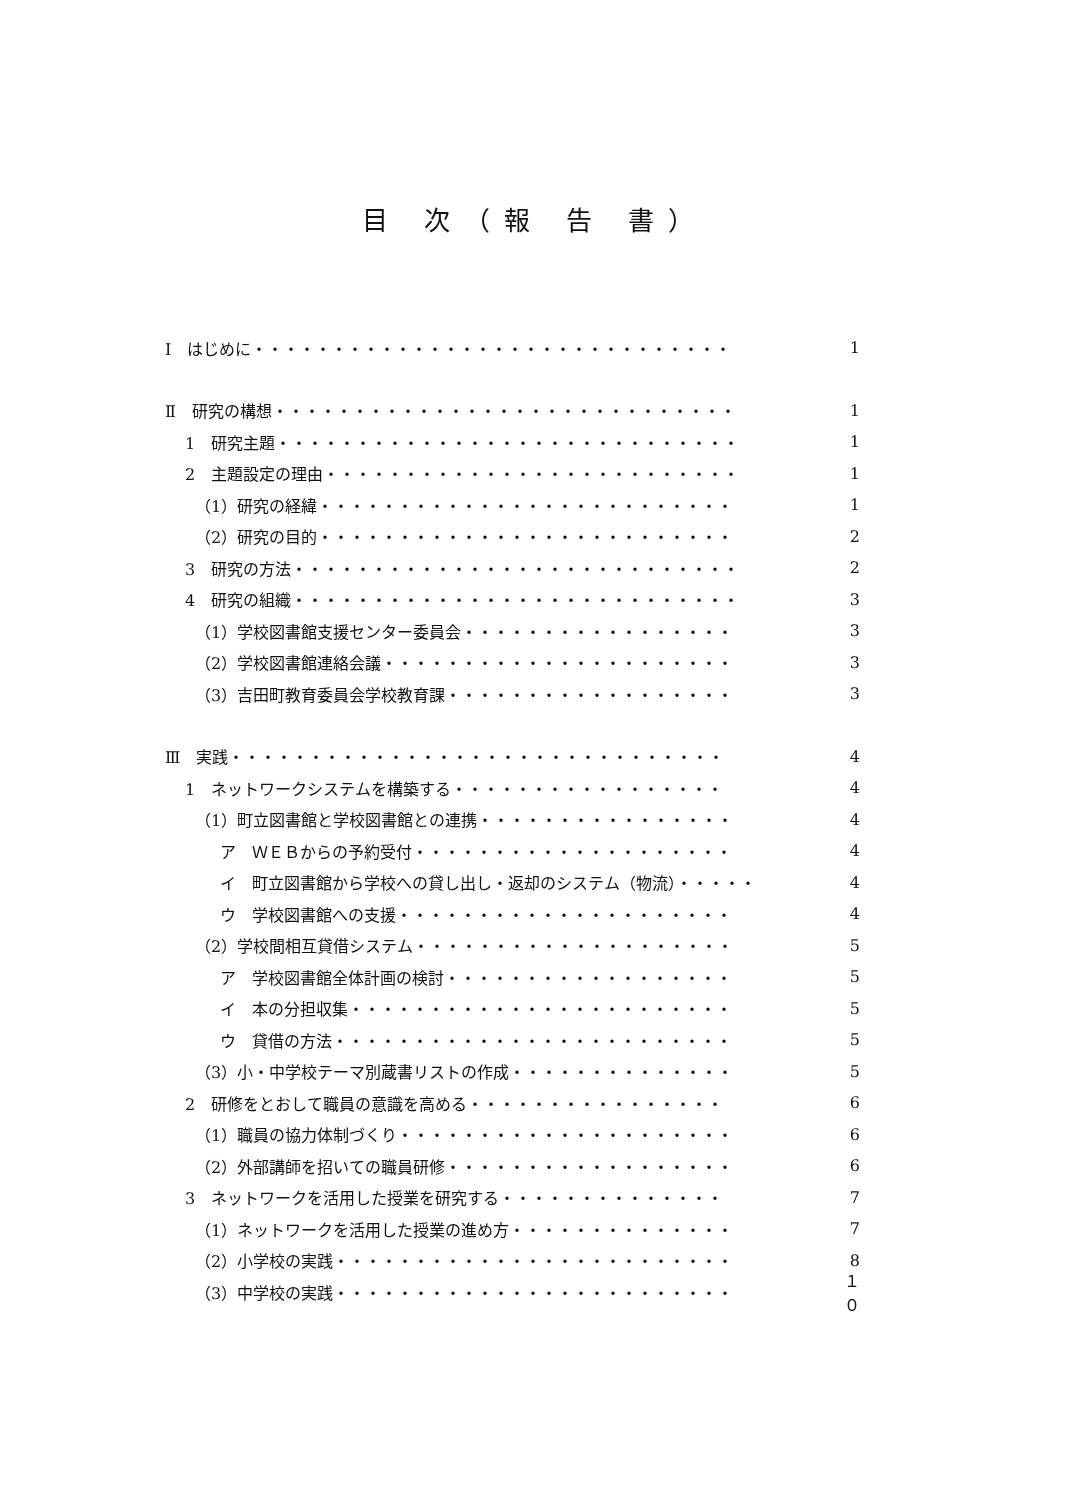目 次（報 告 書）
Ⅰ　はじめに・・・・・・・・・・・・・・・・・・・・・・・・・・・・・・ 1
Ⅱ　研究の構想・・・・・・・・・・・・・・・・・・・・・・・・・・・・・ 1
1　研究主題・・・・・・・・・・・・・・・・・・・・・・・・・・・・・ 1
2　主題設定の理由・・・・・・・・・・・・・・・・・・・・・・・・・・ 1
（1）研究の経緯・・・・・・・・・・・・・・・・・・・・・・・・・・ 1
（2）研究の目的・・・・・・・・・・・・・・・・・・・・・・・・・・ 2
3　研究の方法・・・・・・・・・・・・・・・・・・・・・・・・・・・・ 2
4　研究の組織・・・・・・・・・・・・・・・・・・・・・・・・・・・・ 3
（1）学校図書館支援センター委員会・・・・・・・・・・・・・・・・・ 3
（2）学校図書館連絡会議・・・・・・・・・・・・・・・・・・・・・・ 3
（3）吉田町教育委員会学校教育課・・・・・・・・・・・・・・・・・・ 3
Ⅲ　実践・・・・・・・・・・・・・・・・・・・・・・・・・・・・・・・ 4
1　ネットワークシステムを構築する・・・・・・・・・・・・・・・・・ 4
（1）町立図書館と学校図書館との連携・・・・・・・・・・・・・・・・ 4
ア　ＷＥＢからの予約受付・・・・・・・・・・・・・・・・・・・・ 4
イ　町立図書館から学校への貸し出し・返却のシステム（物流）・・・・・ 4
ウ　学校図書館への支援・・・・・・・・・・・・・・・・・・・・・ 4
（2）学校間相互貸借システム・・・・・・・・・・・・・・・・・・・・ 5
ア　学校図書館全体計画の検討・・・・・・・・・・・・・・・・・・ 5
イ　本の分担収集・・・・・・・・・・・・・・・・・・・・・・・・ 5
ウ　貸借の方法・・・・・・・・・・・・・・・・・・・・・・・・・ 5
（3）小・中学校テーマ別蔵書リストの作成・・・・・・・・・・・・・・ 5
2　研修をとおして職員の意識を高める・・・・・・・・・・・・・・・・ 6
（1）職員の協力体制づくり・・・・・・・・・・・・・・・・・・・・・ 6
（2）外部講師を招いての職員研修・・・・・・・・・・・・・・・・・・ 6
3　ネットワークを活用した授業を研究する・・・・・・・・・・・・・・ 7
（1）ネットワークを活用した授業の進め方・・・・・・・・・・・・・・ 7
（2）小学校の実践・・・・・・・・・・・・・・・・・・・・・・・・・ 8
（3）中学校の実践・・・・・・・・・・・・・・・・・・・・・・・・・ １０